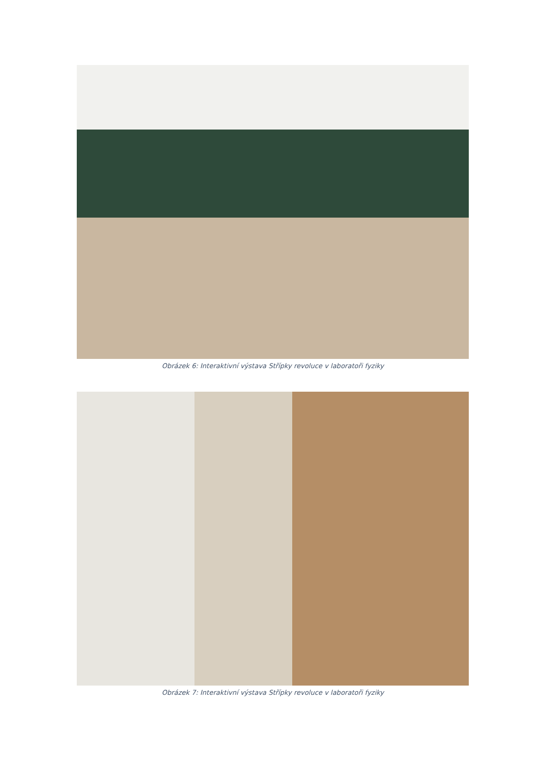Obrázek 6: Interaktivní výstava Střípky revoluce v laboratoři fyziky
Obrázek 7: Interaktivní výstava Střípky revoluce v laboratoři fyziky